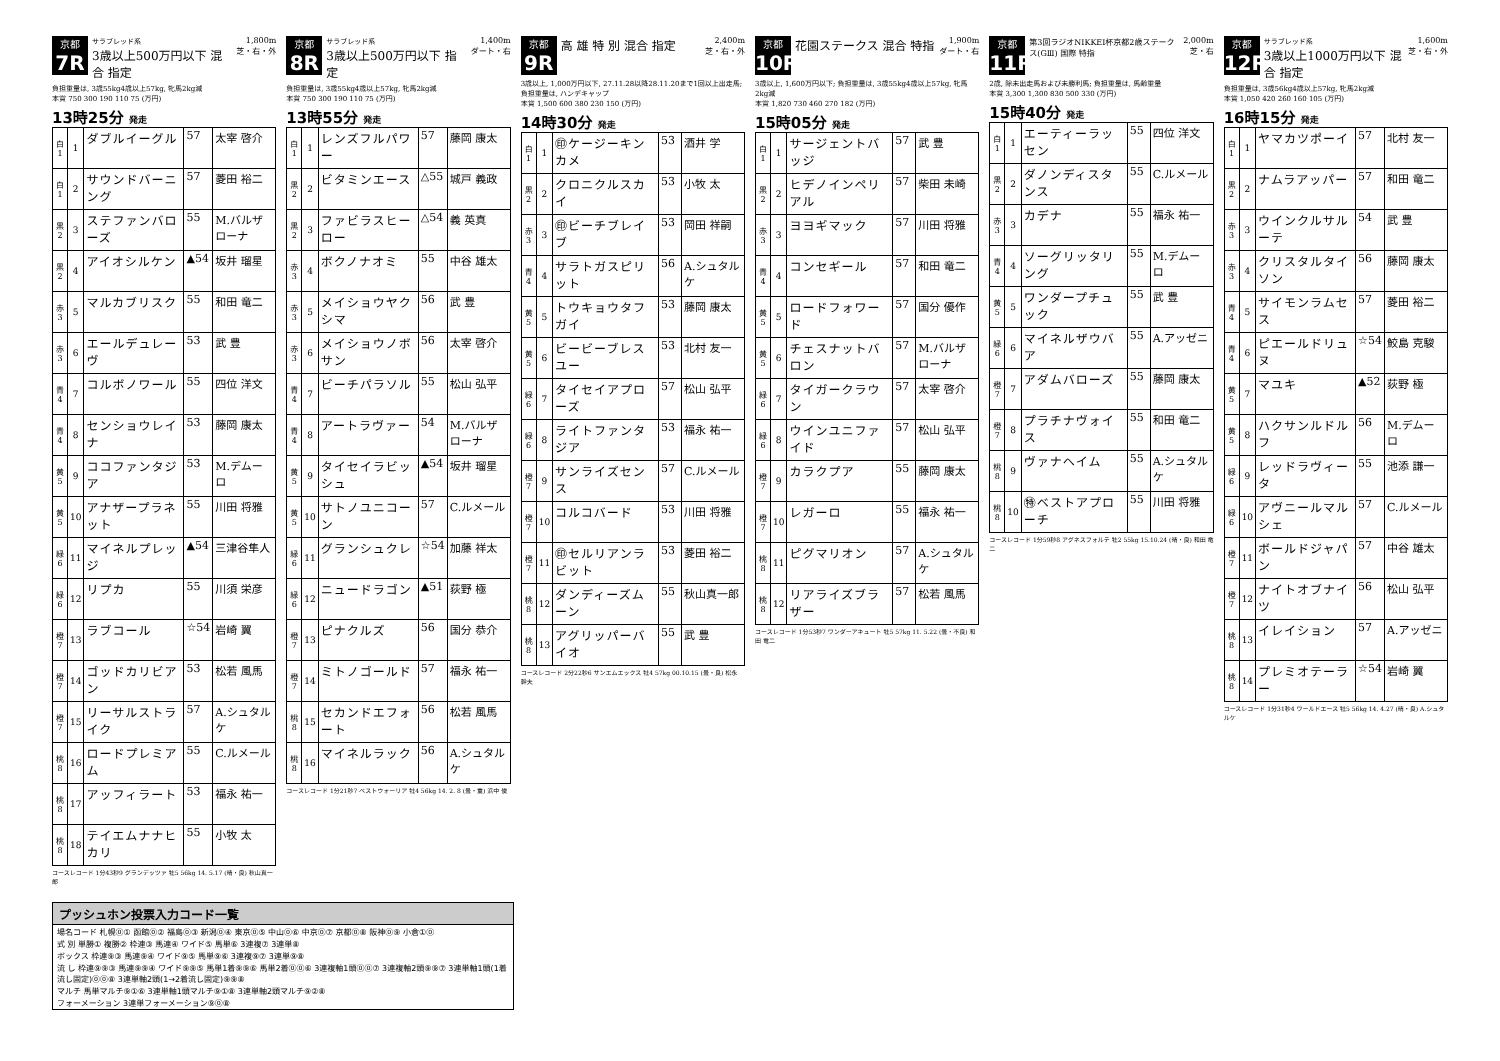京都
7R
サラブレッド系
3歳以上500万円以下 混合 指定
1,800m
芝・右・外
負担重量は, 3歳55kg4歳以上57kg, 牝馬2kg減
本賞 750 300 190 110 75 (万円)
13時25分 発走
| 白1 | 1 | ダブルイーグル | 57 | 太宰 啓介 |
| 白1 | 2 | サウンドバーニング | 57 | 菱田 裕二 |
| 黒2 | 3 | ステファンバローズ | 55 | M.バルザローナ |
| 黒2 | 4 | アイオシルケン | ▲54 | 坂井 瑠星 |
| 赤3 | 5 | マルカブリスク | 55 | 和田 竜二 |
| 赤3 | 6 | エールデュレーヴ | 53 | 武 豊 |
| 青4 | 7 | コルボノワール | 55 | 四位 洋文 |
| 青4 | 8 | センショウレイナ | 53 | 藤岡 康太 |
| 黄5 | 9 | ココファンタジア | 53 | M.デムーロ |
| 黄5 | 10 | アナザープラネット | 55 | 川田 将雅 |
| 緑6 | 11 | マイネルプレッジ | ▲54 | 三津谷隼人 |
| 緑6 | 12 | リプカ | 55 | 川須 栄彦 |
| 橙7 | 13 | ラブコール | ☆54 | 岩崎 翼 |
| 橙7 | 14 | ゴッドカリビアン | 53 | 松若 風馬 |
| 橙7 | 15 | リーサルストライク | 57 | A.シュタルケ |
| 桃8 | 16 | ロードプレミアム | 55 | C.ルメール |
| 桃8 | 17 | アッフィラート | 53 | 福永 祐一 |
| 桃8 | 18 | テイエムナナヒカリ | 55 | 小牧 太 |
コースレコード 1分43秒9 グランデッツァ 牡5 56kg 14. 5.17 (晴・良) 秋山真一郎
京都
8R
サラブレッド系
3歳以上500万円以下 指定
1,400m
ダート・右
負担重量は, 3歳55kg4歳以上57kg, 牝馬2kg減
本賞 750 300 190 110 75 (万円)
13時55分 発走
| 白1 | 1 | レンズフルパワー | 57 | 藤岡 康太 |
| 黒2 | 2 | ビタミンエース | △55 | 城戸 義政 |
| 黒2 | 3 | ファビラスヒーロー | △54 | 義 英真 |
| 赤3 | 4 | ボクノナオミ | 55 | 中谷 雄太 |
| 赤3 | 5 | メイショウヤクシマ | 56 | 武 豊 |
| 赤3 | 6 | メイショウノボサン | 56 | 太宰 啓介 |
| 青4 | 7 | ビーチパラソル | 55 | 松山 弘平 |
| 青4 | 8 | アートラヴァー | 54 | M.バルザローナ |
| 黄5 | 9 | タイセイラビッシュ | ▲54 | 坂井 瑠星 |
| 黄5 | 10 | サトノユニコーン | 57 | C.ルメール |
| 緑6 | 11 | グランシュクレ | ☆54 | 加藤 祥太 |
| 緑6 | 12 | ニュードラゴン | ▲51 | 荻野 極 |
| 橙7 | 13 | ピナクルズ | 56 | 国分 恭介 |
| 橙7 | 14 | ミトノゴールド | 57 | 福永 祐一 |
| 桃8 | 15 | セカンドエフォート | 56 | 松若 風馬 |
| 桃8 | 16 | マイネルラック | 56 | A.シュタルケ |
コースレコード 1分21秒7 ベストウォーリア 牡4 56kg 14. 2. 8 (曇・重) 浜中 俊
京都
9R
高 雄 特 別 混合 指定
2,400m
芝・右・外
3歳以上, 1,000万円以下, 27.11.28以降28.11.20まで1回以上出走馬; 負担重量は, ハンデキャップ
本賞 1,500 600 380 230 150 (万円)
14時30分 発走
| 白1 | 1 | ㊞ケージーキンカメ | 53 | 酒井 学 |
| 黒2 | 2 | クロニクルスカイ | 53 | 小牧 太 |
| 赤3 | 3 | ㊞ビーチブレイブ | 53 | 岡田 祥嗣 |
| 青4 | 4 | サラトガスピリット | 56 | A.シュタルケ |
| 黄5 | 5 | トウキョウタフガイ | 53 | 藤岡 康太 |
| 黄5 | 6 | ビービーブレスユー | 53 | 北村 友一 |
| 緑6 | 7 | タイセイアプローズ | 57 | 松山 弘平 |
| 緑6 | 8 | ライトファンタジア | 53 | 福永 祐一 |
| 橙7 | 9 | サンライズセンス | 57 | C.ルメール |
| 橙7 | 10 | コルコバード | 53 | 川田 将雅 |
| 橙7 | 11 | ㊞セルリアンラビット | 53 | 菱田 裕二 |
| 桃8 | 12 | ダンディーズムーン | 55 | 秋山真一郎 |
| 桃8 | 13 | アグリッパーバイオ | 55 | 武 豊 |
コースレコード 2分22秒6 サンエムエックス 牡4 57kg 00.10.15 (曇・良) 松永 幹夫
京都
10R
花園ステークス 混合 特指
1,900m
ダート・右
3歳以上, 1,600万円以下; 負担重量は, 3歳55kg4歳以上57kg, 牝馬2kg減
本賞 1,820 730 460 270 182 (万円)
15時05分 発走
| 白1 | 1 | サージェントバッジ | 57 | 武 豊 |
| 黒2 | 2 | ヒデノインペリアル | 57 | 柴田 未崎 |
| 赤3 | 3 | ヨヨギマック | 57 | 川田 将雅 |
| 青4 | 4 | コンセギール | 57 | 和田 竜二 |
| 黄5 | 5 | ロードフォワード | 57 | 国分 優作 |
| 黄5 | 6 | チェスナットバロン | 57 | M.バルザローナ |
| 緑6 | 7 | タイガークラウン | 57 | 太宰 啓介 |
| 緑6 | 8 | ウインユニファイド | 57 | 松山 弘平 |
| 橙7 | 9 | カラクプア | 55 | 藤岡 康太 |
| 橙7 | 10 | レガーロ | 55 | 福永 祐一 |
| 桃8 | 11 | ピグマリオン | 57 | A.シュタルケ |
| 桃8 | 12 | リアライズブラザー | 57 | 松若 風馬 |
コースレコード 1分53秒7 ワンダーアキュート 牡5 57kg 11. 5.22 (曇・不良) 和田 竜二
京都
11R
第3回ラジオNIKKEI杯京都2歳ステークス(GⅢ) 国際 特指
2,000m
芝・右
2歳, 除未出走馬および未勝利馬; 負担重量は, 馬齢重量
本賞 3,300 1,300 830 500 330 (万円)
15時40分 発走
| 白1 | 1 | エーティーラッセン | 55 | 四位 洋文 |
| 黒2 | 2 | ダノンディスタンス | 55 | C.ルメール |
| 赤3 | 3 | カデナ | 55 | 福永 祐一 |
| 青4 | 4 | ソーグリッタリング | 55 | M.デムーロ |
| 黄5 | 5 | ワンダープチュック | 55 | 武 豊 |
| 緑6 | 6 | マイネルザウバア | 55 | A.アッゼニ |
| 橙7 | 7 | アダムバローズ | 55 | 藤岡 康太 |
| 橙7 | 8 | プラチナヴォイス | 55 | 和田 竜二 |
| 桃8 | 9 | ヴァナヘイム | 55 | A.シュタルケ |
| 桃8 | 10 | ㊕ベストアプローチ | 55 | 川田 将雅 |
コースレコード 1分59秒8 アグネスフォルテ 牡2 55kg 15.10.24 (晴・良) 和田 竜二
京都
12R
サラブレッド系
3歳以上1000万円以下 混合 指定
1,600m
芝・右・外
負担重量は, 3歳56kg4歳以上57kg, 牝馬2kg減
本賞 1,050 420 260 160 105 (万円)
16時15分 発走
| 白1 | 1 | ヤマカツポーイ | 57 | 北村 友一 |
| 黒2 | 2 | ナムラアッパー | 57 | 和田 竜二 |
| 赤3 | 3 | ウインクルサルーテ | 54 | 武 豊 |
| 赤3 | 4 | クリスタルタイソン | 56 | 藤岡 康太 |
| 青4 | 5 | サイモンラムセス | 57 | 菱田 裕二 |
| 青4 | 6 | ピエールドリュヌ | ☆54 | 鮫島 克駿 |
| 黄5 | 7 | マユキ | ▲52 | 荻野 極 |
| 黄5 | 8 | ハクサンルドルフ | 56 | M.デムーロ |
| 緑6 | 9 | レッドラヴィータ | 55 | 池添 謙一 |
| 緑6 | 10 | アヴニールマルシェ | 57 | C.ルメール |
| 橙7 | 11 | ボールドジャパン | 57 | 中谷 雄太 |
| 橙7 | 12 | ナイトオブナイツ | 56 | 松山 弘平 |
| 桃8 | 13 | イレイション | 57 | A.アッゼニ |
| 桃8 | 14 | プレミオテーラー | ☆54 | 岩崎 翼 |
コースレコード 1分31秒4 ワールドエース 牡5 56kg 14. 4.27 (晴・良) A.シュタルケ
プッシュホン投票入力コード一覧
場名コード 札幌⓪① 函館⓪② 福島⓪③ 新潟⓪④ 東京⓪⑤ 中山⓪⑥ 中京⓪⑦ 京都⓪⑧ 阪神⓪⑨ 小倉①⓪
式 別 単勝① 複勝② 枠連③ 馬連④ ワイド⑤ 馬単⑥ 3連複⑦ 3連単⑧
ボックス 枠連⑨③ 馬連⑨④ ワイド⑨⑤ 馬単⑨⑥ 3連複⑨⑦ 3連単⑨⑧
流 し 枠連⑨⑨③ 馬連⑨⑨④ ワイド⑨⑨⑤ 馬単1着⑨⑨⑥ 馬単2着⓪⓪⑥ 3連複軸1頭⓪⓪⑦ 3連複軸2頭⑨⑨⑦ 3連単軸1頭(1着流し固定)⓪⓪⑧ 3連単軸2頭(1→2着流し固定)⑨⑨⑧
マルチ 馬単マルチ⑨①⑥ 3連単軸1頭マルチ⑨①⑧ 3連単軸2頭マルチ⑨②⑧
フォーメーション 3連単フォーメーション⑨⓪⑧